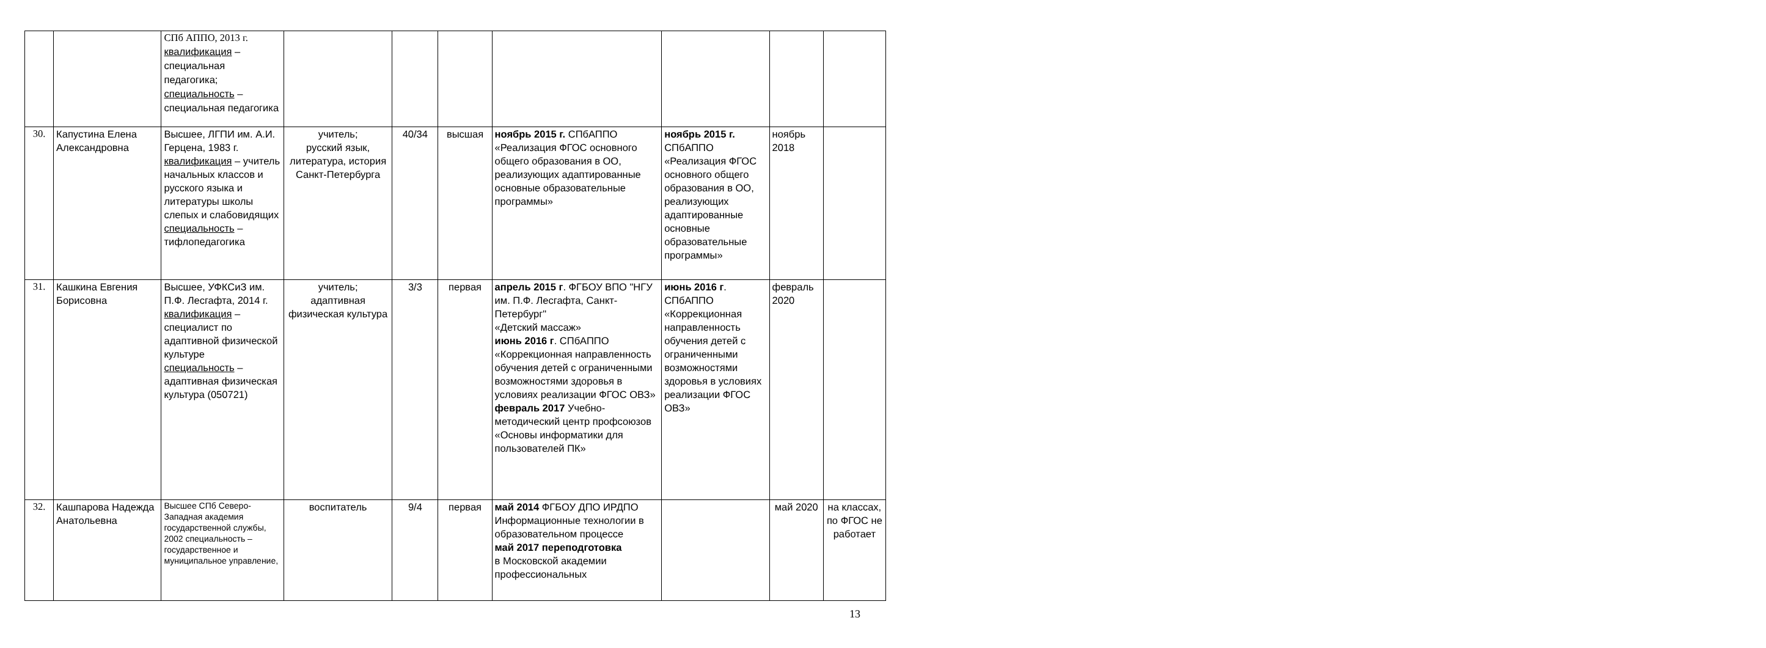| | | СПб АППО, 2013 г. квалификация – специальная педагогика; специальность – специальная педагогика | | | | | | | |
| 30. | Капустина Елена Александровна | Высшее, ЛГПИ им. А.И. Герцена, 1983 г. квалификация – учитель начальных классов и русского языка и литературы школы слепых и слабовидящих специальность – тифлопедагогика | учитель; русский язык, литература, история Санкт-Петербурга | 40/34 | высшая | ноябрь 2015 г. СПбАППО «Реализация ФГОС основного общего образования в ОО, реализующих адаптированные основные образовательные программы» | ноябрь 2015 г. СПбАППО «Реализация ФГОС основного общего образования в ОО, реализующих адаптированные основные образовательные программы» | ноябрь 2018 | |
| 31. | Кашкина Евгения Борисовна | Высшее, УФКСиЗ им. П.Ф. Лесгафта, 2014 г. квалификация – специалист по адаптивной физической культуре специальность – адаптивная физическая культура (050721) | учитель; адаптивная физическая культура | 3/3 | первая | апрель 2015 г . ФГБОУ ВПО "НГУ им. П.Ф. Лесгафта, Санкт-Петербург" «Детский массаж» июнь 2016 г . СПбАППО «Коррекционная направленность обучения детей с ограниченными возможностями здоровья в условиях реализации ФГОС ОВЗ» февраль 2017 Учебно-методический центр профсоюзов «Основы информатики для пользователей ПК» | июнь 2016 г . СПбАППО «Коррекционная направленность обучения детей с ограниченными возможностями здоровья в условиях реализации ФГОС ОВЗ» | февраль 2020 | |
| 32. | Кашпарова Надежда Анатольевна | Высшее СПб Северо-Западная академия государственной службы, 2002 специальность – государственное и муниципальное управление, | воспитатель | 9/4 | первая | май 2014 ФГБОУ ДПО ИРДПО Информационные технологии в образовательном процессе май 2017 переподготовка в Московской академии профессиональных | | май 2020 | на классах, по ФГОС не работает |
13